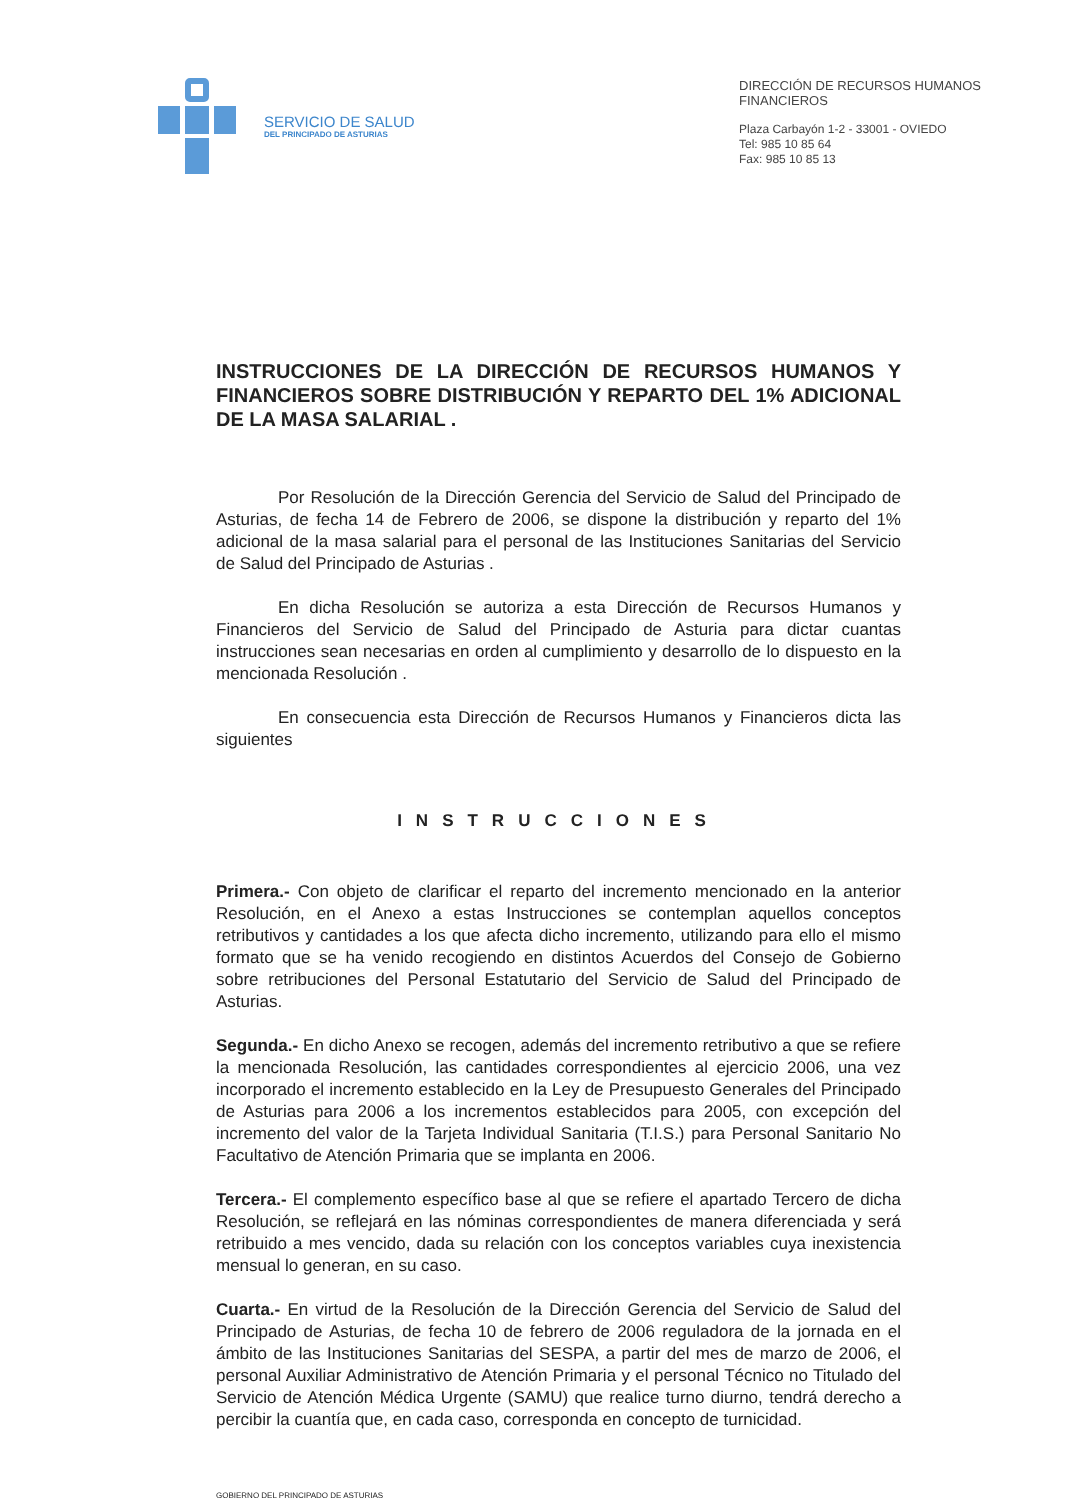SERVICIO DE SALUD
DEL PRINCIPADO DE ASTURIAS
DIRECCIÓN DE RECURSOS HUMANOS
FINANCIEROS
Plaza Carbayón 1-2 - 33001 - OVIEDO
Tel: 985 10 85 64
Fax: 985 10 85 13
INSTRUCCIONES DE LA DIRECCIÓN DE RECURSOS HUMANOS Y FINANCIEROS SOBRE DISTRIBUCIÓN Y REPARTO DEL 1% ADICIONAL DE LA MASA SALARIAL .
Por Resolución de la Dirección Gerencia del Servicio de Salud del Principado de Asturias, de fecha 14 de Febrero de 2006, se dispone la distribución y reparto del 1% adicional de la masa salarial para el personal de las Instituciones Sanitarias del Servicio de Salud del Principado de Asturias .
En dicha Resolución se autoriza a esta Dirección de Recursos Humanos y Financieros del Servicio de Salud del Principado de Asturia para dictar cuantas instrucciones sean necesarias en orden al cumplimiento y desarrollo de lo dispuesto en la mencionada Resolución .
En consecuencia esta Dirección de Recursos Humanos y Financieros dicta las siguientes
INSTRUCCIONES
Primera.- Con objeto de clarificar el reparto del incremento mencionado en la anterior Resolución, en el Anexo a estas Instrucciones se contemplan aquellos conceptos retributivos y cantidades a los que afecta dicho incremento, utilizando para ello el mismo formato que se ha venido recogiendo en distintos Acuerdos del Consejo de Gobierno sobre retribuciones del Personal Estatutario del Servicio de Salud del Principado de Asturias.
Segunda.- En dicho Anexo se recogen, además del incremento retributivo a que se refiere la mencionada Resolución, las cantidades correspondientes al ejercicio 2006, una vez incorporado el incremento establecido en la Ley de Presupuesto Generales del Principado de Asturias para 2006 a los incrementos establecidos para 2005, con excepción del incremento del valor de la Tarjeta Individual Sanitaria (T.I.S.) para Personal Sanitario No Facultativo de Atención Primaria que se implanta en 2006.
Tercera.- El complemento específico base al que se refiere el apartado Tercero de dicha Resolución, se reflejará en las nóminas correspondientes de manera diferenciada y será retribuido a mes vencido, dada su relación con los conceptos variables cuya inexistencia mensual lo generan, en su caso.
Cuarta.- En virtud de la Resolución de la Dirección Gerencia del Servicio de Salud del Principado de Asturias, de fecha 10 de febrero de 2006 reguladora de la jornada en el ámbito de las Instituciones Sanitarias del SESPA, a partir del mes de marzo de 2006, el personal Auxiliar Administrativo de Atención Primaria y el personal Técnico no Titulado del Servicio de Atención Médica Urgente (SAMU) que realice turno diurno, tendrá derecho a percibir la cuantía que, en cada caso, corresponda en concepto de turnicidad.
GOBIERNO DEL PRINCIPADO DE ASTURIAS